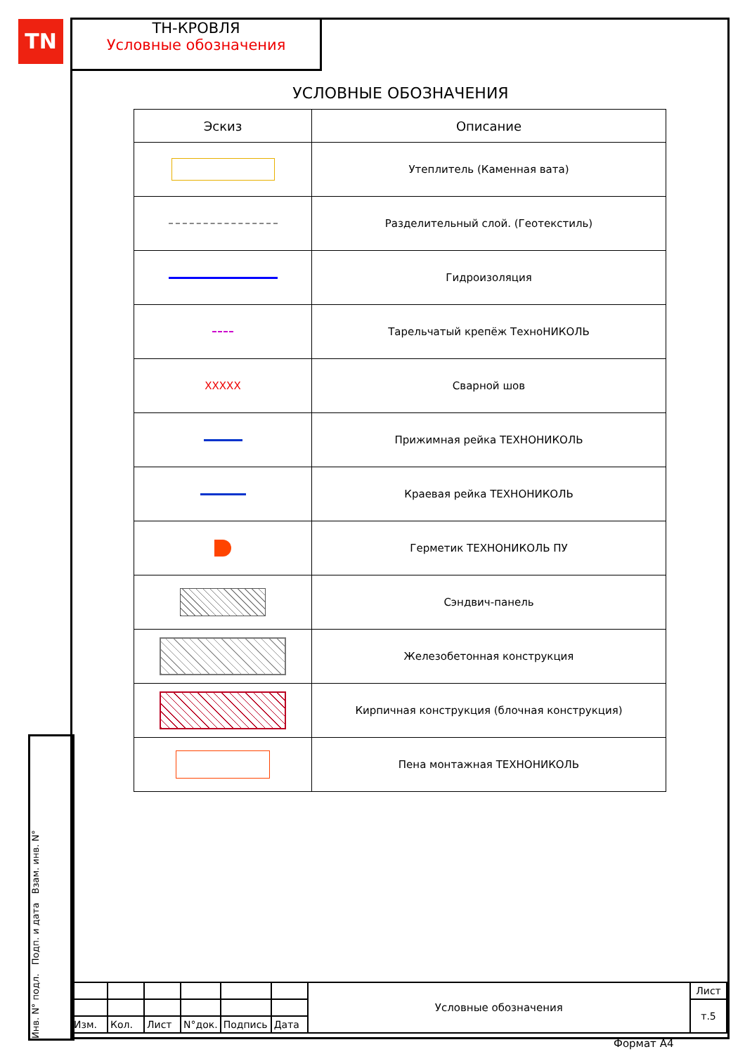TN
ТН-КРОВЛЯ
Условные обозначения
Инв. N° подл. Подп. и дата Взам. инв. N°
УСЛОВНЫЕ ОБОЗНАЧЕНИЯ
| Эскиз | Описание |
| --- | --- |
| | Утеплитель (Каменная вата) |
| | Разделительный слой. (Геотекстиль) |
| | Гидроизоляция |
| | Тарельчатый крепёж ТехноНИКОЛЬ |
| XXXXX | Сварной шов |
| | Прижимная рейка ТЕХНОНИКОЛЬ |
| | Краевая рейка ТЕХНОНИКОЛЬ |
| | Герметик ТЕХНОНИКОЛЬ ПУ |
| | Сэндвич-панель |
| | Железобетонная конструкция |
| | Кирпичная конструкция (блочная конструкция) |
| | Пена монтажная ТЕХНОНИКОЛЬ |
| | | | | | | Условные обозначения | Лист |
| | | | | | | | т.5 |
| Изм. | Кол. | Лист | N°док. | Подпись | Дата | | |
Формат А4